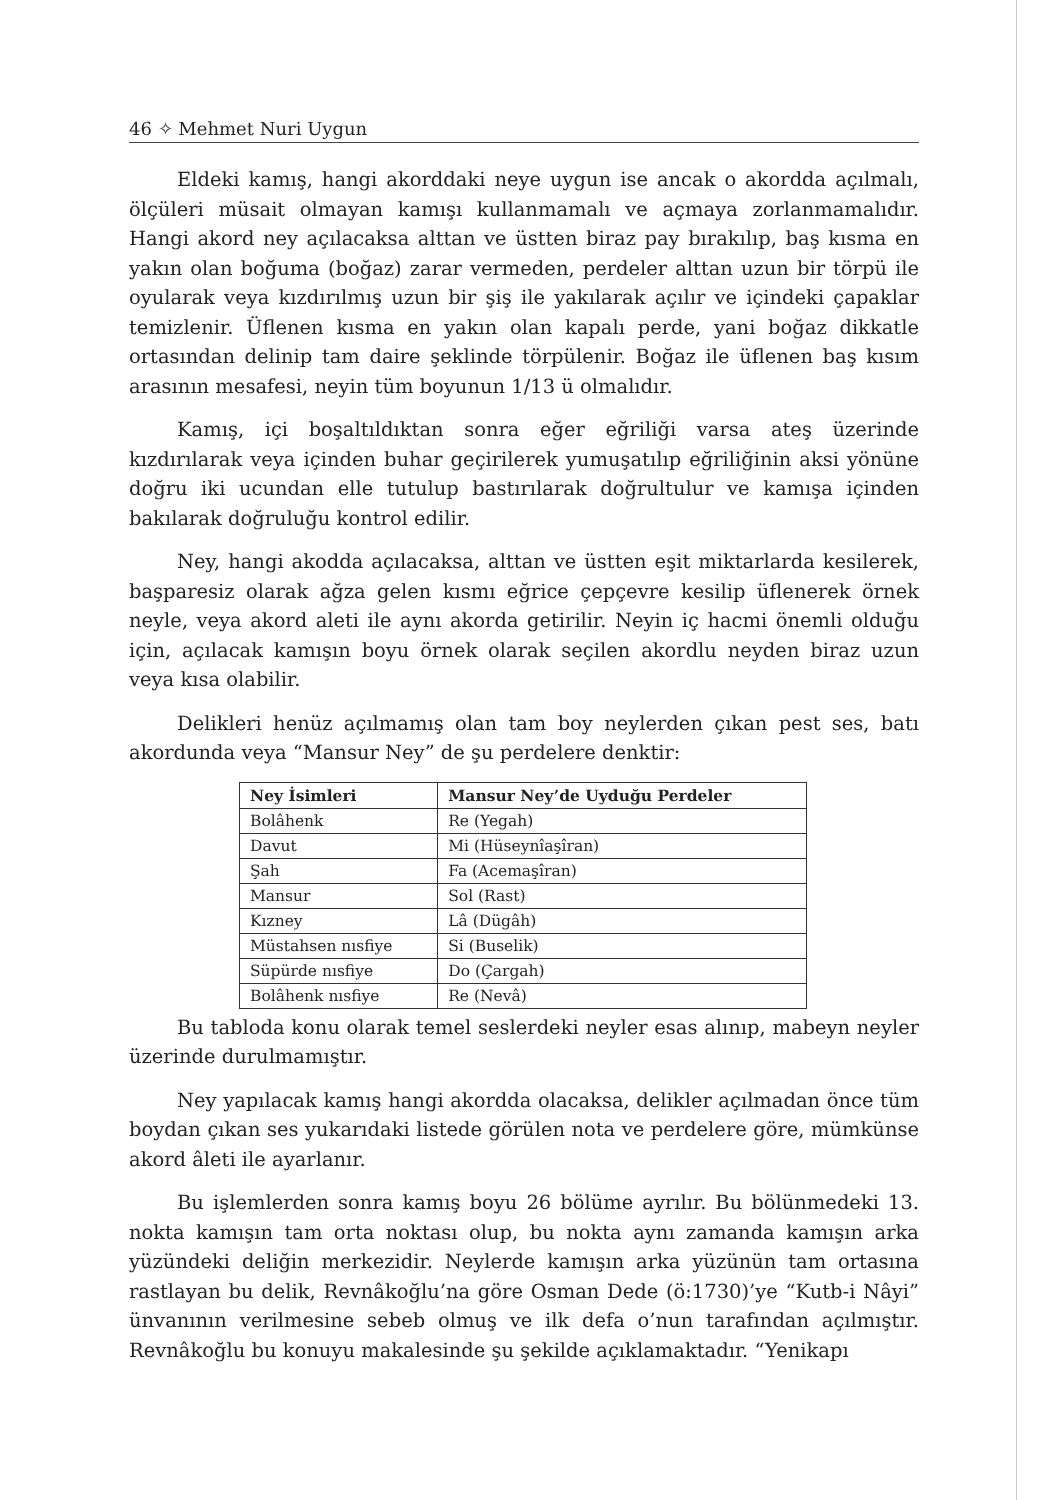46 ✧ Mehmet Nuri Uygun
Eldeki kamış, hangi akorddaki neye uygun ise ancak o akordda açılmalı, ölçüleri müsait olmayan kamışı kullanmamalı ve açmaya zorlanmamalıdır. Hangi akord ney açılacaksa alttan ve üstten biraz pay bırakılıp, baş kısma en yakın olan boğuma (boğaz) zarar vermeden, perdeler alttan uzun bir törpü ile oyularak veya kızdırılmış uzun bir şiş ile yakılarak açılır ve içindeki çapaklar temizlenir. Üflenen kısma en yakın olan kapalı perde, yani boğaz dikkatle ortasından delinip tam daire şeklinde törpülenir. Boğaz ile üflenen baş kısım arasının mesafesi, neyin tüm boyunun 1/13 ü olmalıdır.
Kamış, içi boşaltıldıktan sonra eğer eğriliği varsa ateş üzerinde kızdırılarak veya içinden buhar geçirilerek yumuşatılıp eğriliğinin aksi yönüne doğru iki ucundan elle tutulup bastırılarak doğrultulur ve kamışa içinden bakılarak doğruluğu kontrol edilir.
Ney, hangi akodda açılacaksa, alttan ve üstten eşit miktarlarda kesilerek, başparesiz olarak ağza gelen kısmı eğrice çepçevre kesilip üflenerek örnek neyle, veya akord aleti ile aynı akorda getirilir. Neyin iç hacmi önemli olduğu için, açılacak kamışın boyu örnek olarak seçilen akordlu neyden biraz uzun veya kısa olabilir.
Delikleri henüz açılmamış olan tam boy neylerden çıkan pest ses, batı akordunda veya “Mansur Ney” de şu perdelere denktir:
| Ney İsimleri | Mansur Ney’de Uyduğu Perdeler |
| --- | --- |
| Bolâhenk | Re (Yegah) |
| Davut | Mi (Hüseynîaşîran) |
| Şah | Fa (Acemaşîran) |
| Mansur | Sol (Rast) |
| Kızney | Lâ (Dügâh) |
| Müstahsen nısfiye | Si (Buselik) |
| Süpürde nısfiye | Do (Çargah) |
| Bolâhenk nısfiye | Re (Nevâ) |
Bu tabloda konu olarak temel seslerdeki neyler esas alınıp, mabeyn neyler üzerinde durulmamıştır.
Ney yapılacak kamış hangi akordda olacaksa, delikler açılmadan önce tüm boydan çıkan ses yukarıdaki listede görülen nota ve perdelere göre, mümkünse akord âleti ile ayarlanır.
Bu işlemlerden sonra kamış boyu 26 bölüme ayrılır. Bu bölünmedeki 13. nokta kamışın tam orta noktası olup, bu nokta aynı zamanda kamışın arka yüzündeki deliğin merkezidir. Neylerde kamışın arka yüzünün tam ortasına rastlayan bu delik, Revnâkoğlu’na göre Osman Dede (ö:1730)’ye “Kutb-i Nâyi” ünvanının verilmesine sebeb olmuş ve ilk defa o’nun tarafından açılmıştır. Revnâkoğlu bu konuyu makalesinde şu şekilde açıklamaktadır. “Yenikapı